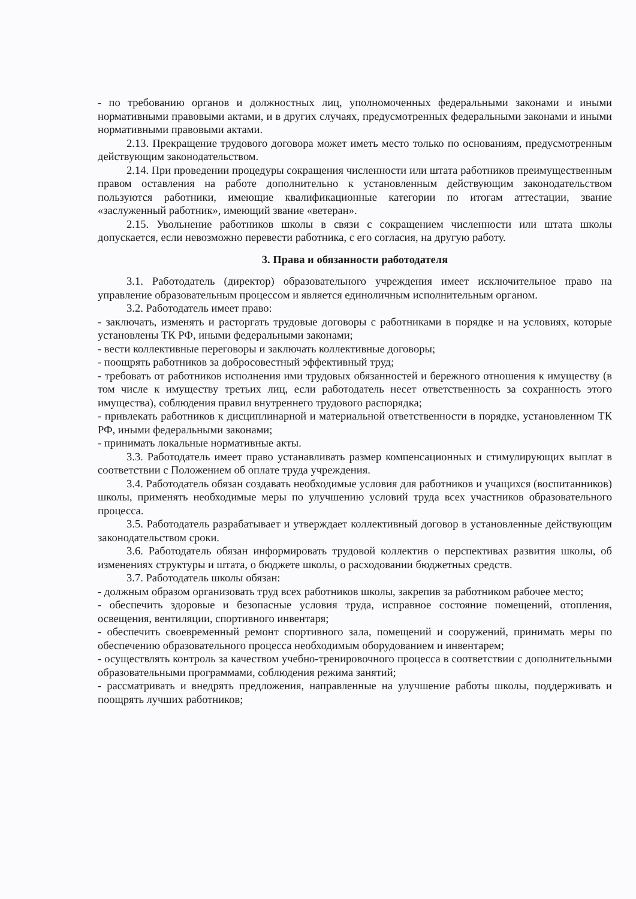- по требованию органов и должностных лиц, уполномоченных федеральными законами и иными нормативными правовыми актами, и в других случаях, предусмотренных федеральными законами и иными нормативными правовыми актами.
2.13. Прекращение трудового договора может иметь место только по основаниям, предусмотренным действующим законодательством.
2.14. При проведении процедуры сокращения численности или штата работников преимущественным правом оставления на работе дополнительно к установленным действующим законодательством пользуются работники, имеющие квалификационные категории по итогам аттестации, звание «заслуженный работник», имеющий звание «ветеран».
2.15. Увольнение работников школы в связи с сокращением численности или штата школы допускается, если невозможно перевести работника, с его согласия, на другую работу.
3. Права и обязанности работодателя
3.1. Работодатель (директор) образовательного учреждения имеет исключительное право на управление образовательным процессом и является единоличным исполнительным органом.
3.2. Работодатель имеет право:
- заключать, изменять и расторгать трудовые договоры с работниками в порядке и на условиях, которые установлены ТК РФ, иными федеральными законами;
- вести коллективные переговоры и заключать коллективные договоры;
- поощрять работников за добросовестный эффективный труд;
- требовать от работников исполнения ими трудовых обязанностей и бережного отношения к имуществу (в том числе к имуществу третьих лиц, если работодатель несет ответственность за сохранность этого имущества), соблюдения правил внутреннего трудового распорядка;
- привлекать работников к дисциплинарной и материальной ответственности в порядке, установленном ТК РФ, иными федеральными законами;
- принимать локальные нормативные акты.
3.3. Работодатель имеет право устанавливать размер компенсационных и стимулирующих выплат в соответствии с Положением об оплате труда учреждения.
3.4. Работодатель обязан создавать необходимые условия для работников и учащихся (воспитанников) школы, применять необходимые меры по улучшению условий труда всех участников образовательного процесса.
3.5. Работодатель разрабатывает и утверждает коллективный договор в установленные действующим законодательством сроки.
3.6. Работодатель обязан информировать трудовой коллектив о перспективах развития школы, об изменениях структуры и штата, о бюджете школы, о расходовании бюджетных средств.
3.7. Работодатель школы обязан:
- должным образом организовать труд всех работников школы, закрепив за работником рабочее место;
- обеспечить здоровые и безопасные условия труда, исправное состояние помещений, отопления, освещения, вентиляции, спортивного инвентаря;
- обеспечить своевременный ремонт спортивного зала, помещений и сооружений, принимать меры по обеспечению образовательного процесса необходимым оборудованием и инвентарем;
- осуществлять контроль за качеством учебно-тренировочного процесса в соответствии с дополнительными образовательными программами, соблюдения режима занятий;
- рассматривать и внедрять предложения, направленные на улучшение работы школы, поддерживать и поощрять лучших работников;